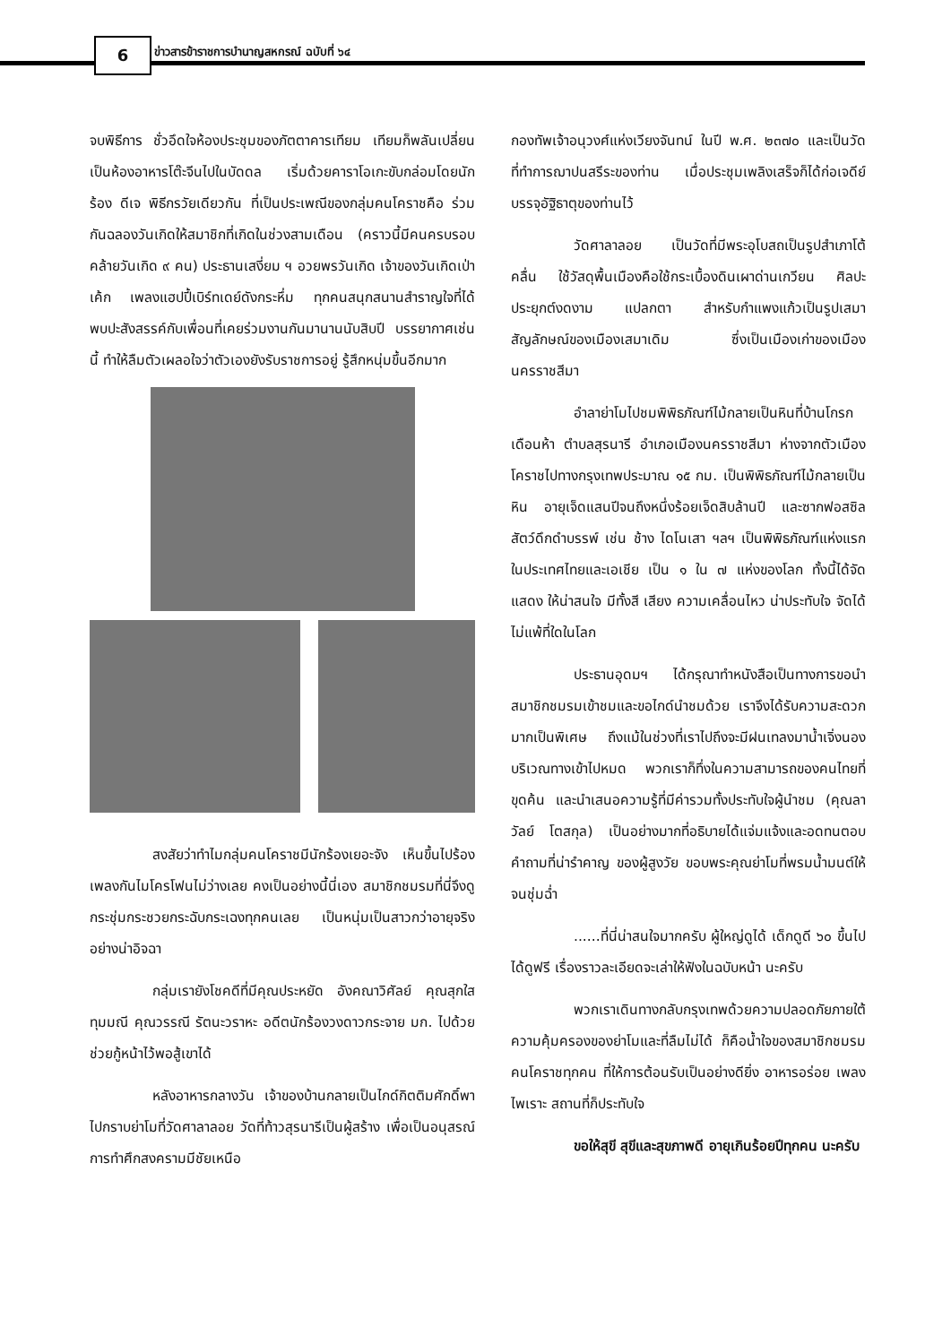6
ข่าวสารข้าราชการบำนาญสหกรณ์ ฉบับที่ ๖๔
จบพิธีการ ชั่วอึดใจห้องประชุมของภัตตาคารเทียม เทียมก็พลันเปลี่ยนเป็นห้องอาหารโต๊ะจีนไปในบัดดล เริ่มด้วยคาราโอเกะขับกล่อมโดยนักร้อง ดีเจ พิธีกรวัยเดียวกัน ที่เป็นประเพณีของกลุ่มคนโคราชคือ ร่วมกันฉลองวันเกิดให้สมาชิกที่เกิดในช่วงสามเดือน (คราวนี้มีคนครบรอบคล้ายวันเกิด ๙ คน) ประธานเสงี่ยม ฯ อวยพรวันเกิด เจ้าของวันเกิดเป่าเค้ก เพลงแฮปปี้เบิร์ทเดย์ดังกระหึ่ม ทุกคนสนุกสนานสำราญใจที่ได้พบปะสังสรรค์กับเพื่อนที่เคยร่วมงานกันมานานนับสิบปี บรรยากาศเช่นนี้ ทำให้ลืมตัวเผลอใจว่าตัวเองยังรับราชการอยู่ รู้สึกหนุ่มขึ้นอีกมาก
สงสัยว่าทำไมกลุ่มคนโคราชมีนักร้องเยอะจัง เห็นขึ้นไปร้องเพลงกันไมโครโฟนไม่ว่างเลย คงเป็นอย่างนี้นี่เอง สมาชิกชมรมที่นี่จึงดูกระชุ่มกระชวยกระฉับกระเฉงทุกคนเลย เป็นหนุ่มเป็นสาวกว่าอายุจริงอย่างน่าอิจฉา
กลุ่มเรายังโชคดีที่มีคุณประหยัด อังคณาวิศัลย์ คุณสุกใส ทุมมณี คุณวรรณี รัตนะวราหะ อดีตนักร้องวงดาวกระจาย มก. ไปด้วย ช่วยกู้หน้าไว้พอสู้เขาได้
หลังอาหารกลางวัน เจ้าของบ้านกลายเป็นไกด์กิตติมศักดิ์พาไปกราบย่าโมที่วัดศาลาลอย วัดที่ท้าวสุรนารีเป็นผู้สร้าง เพื่อเป็นอนุสรณ์การทำศึกสงครามมีชัยเหนือ
กองทัพเจ้าอนุวงศ์แห่งเวียงจันทน์ ในปี พ.ศ. ๒๓๗๐ และเป็นวัดที่ทำการฌาปนสรีระของท่าน เมื่อประชุมเพลิงเสร็จก็ได้ก่อเจดีย์บรรจุอัฐิธาตุของท่านไว้
วัดศาลาลอย เป็นวัดที่มีพระอุโบสถเป็นรูปสำเภาโต้คลื่น ใช้วัสดุพื้นเมืองคือใช้กระเบื้องดินเผาด่านเกวียน ศิลปะประยุกต์งดงาม แปลกตา สำหรับกำแพงแก้วเป็นรูปเสมา สัญลักษณ์ของเมืองเสมาเดิม ซึ่งเป็นเมืองเก่าของเมืองนครราชสีมา
อำลาย่าโมไปชมพิพิธภัณฑ์ไม้กลายเป็นหินที่บ้านโกรกเดือนห้า ตำบลสุรนารี อำเภอเมืองนครราชสีมา ห่างจากตัวเมืองโคราชไปทางกรุงเทพประมาณ ๑๕ กม. เป็นพิพิธภัณฑ์ไม้กลายเป็นหิน อายุเจ็ดแสนปีจนถึงหนึ่งร้อยเจ็ดสิบล้านปี และซากฟอสซิลสัตว์ดึกดำบรรพ์ เช่น ช้าง ไดโนเสา ฯลฯ เป็นพิพิธภัณฑ์แห่งแรกในประเทศไทยและเอเชีย เป็น ๑ ใน ๗ แห่งของโลก ทั้งนี้ได้จัดแสดง ให้น่าสนใจ มีทั้งสี เสียง ความเคลื่อนไหว น่าประทับใจ จัดได้ไม่แพ้ที่ใดในโลก
ประธานอุดมฯ ได้กรุณาทำหนังสือเป็นทางการขอนำสมาชิกชมรมเข้าชมและขอไกด์นำชมด้วย เราจึงได้รับความสะดวกมากเป็นพิเศษ ถึงแม้ในช่วงที่เราไปถึงจะมีฝนเทลงมาน้ำเจิ่งนองบริเวณทางเข้าไปหมด พวกเราก็ทึ่งในความสามารถของคนไทยที่ขุดค้น และนำเสนอความรู้ที่มีค่ารวมทั้งประทับใจผู้นำชม (คุณลาวัลย์ โตสกุล) เป็นอย่างมากที่อธิบายได้แจ่มแจ้งและอดทนตอบคำถามที่น่ารำคาญ ของผู้สูงวัย ขอบพระคุณย่าโมที่พรมน้ำมนต์ให้จนชุ่มฉ่ำ
......ที่นี่น่าสนใจมากครับ ผู้ใหญ่ดูได้ เด็กดูดี ๖๐ ขึ้นไปได้ดูฟรี เรื่องราวละเอียดจะเล่าให้ฟังในฉบับหน้า นะครับ
พวกเราเดินทางกลับกรุงเทพด้วยความปลอดภัยภายใต้ความคุ้มครองของย่าโมและที่ลืมไม่ได้ ก็คือน้ำใจของสมาชิกชมรมคนโคราชทุกคน ที่ให้การต้อนรับเป็นอย่างดียิ่ง อาหารอร่อย เพลงไพเราะ สถานที่ก็ประทับใจ
ขอให้สุขี สุขีและสุขภาพดี อายุเกินร้อยปีทุกคน นะครับ